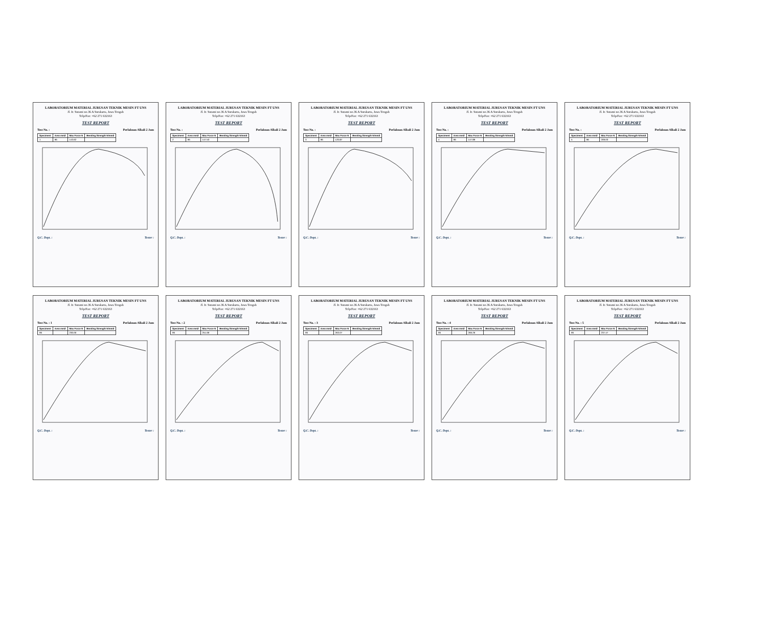LABORATORIUM MATERIAL JURUSAN TEKNIK MESIN FT UNS
Jl. Ir. Sutami no.36 A Surakarta, Jawa Tengah
Telp/Fax: +62 271 632163
TEST REPORT
Test No. : Perlakuan Alkali 2 Jam
| Speciment | Area mm2 | Max Force N | Bending Strength N/mm2 |
| --- | --- | --- | --- |
| 1 | 96 | 143.62 | |
Q.C. Dept. : Tester :
LABORATORIUM MATERIAL JURUSAN TEKNIK MESIN FT UNS
Jl. Ir. Sutami no.36 A Surakarta, Jawa Tengah
Telp/Fax: +62 271 632163
TEST REPORT
Test No. : Perlakuan Alkali 2 Jam
| Speciment | Area mm2 | Max Force N | Bending Strength N/mm2 |
| --- | --- | --- | --- |
| 2 | 96 | 147.53 | |
Q.C. Dept. : Tester :
LABORATORIUM MATERIAL JURUSAN TEKNIK MESIN FT UNS
Jl. Ir. Sutami no.36 A Surakarta, Jawa Tengah
Telp/Fax: +62 271 632163
TEST REPORT
Test No. : Perlakuan Alkali 2 Jam
| Speciment | Area mm2 | Max Force N | Bending Strength N/mm2 |
| --- | --- | --- | --- |
| 3 | 96 | 120.87 | |
Q.C. Dept. : Tester :
LABORATORIUM MATERIAL JURUSAN TEKNIK MESIN FT UNS
Jl. Ir. Sutami no.36 A Surakarta, Jawa Tengah
Telp/Fax: +62 271 632163
TEST REPORT
Test No. : Perlakuan Alkali 2 Jam
| Speciment | Area mm2 | Max Force N | Bending Strength N/mm2 |
| --- | --- | --- | --- |
| 4 | 96 | 147.89 | |
Q.C. Dept. : Tester :
LABORATORIUM MATERIAL JURUSAN TEKNIK MESIN FT UNS
Jl. Ir. Sutami no.36 A Surakarta, Jawa Tengah
Telp/Fax: +62 271 632163
TEST REPORT
Test No. : Perlakuan Alkali 2 Jam
| Speciment | Area mm2 | Max Force N | Bending Strength N/mm2 |
| --- | --- | --- | --- |
| 5 | 96 | 209.03 | |
Q.C. Dept. : Tester :
LABORATORIUM MATERIAL JURUSAN TEKNIK MESIN FT UNS
Jl. Ir. Sutami no.36 A Surakarta, Jawa Tengah
Telp/Fax: +62 271 632163
TEST REPORT
Test No. : 1 Perlakuan Alkali 2 Jam
| Speciment | Area mm2 | Max Force N | Bending Strength N/mm2 |
| --- | --- | --- | --- |
| 96 | | 230.00 | |
Q.C. Dept. : Tester :
LABORATORIUM MATERIAL JURUSAN TEKNIK MESIN FT UNS
Jl. Ir. Sutami no.36 A Surakarta, Jawa Tengah
Telp/Fax: +62 271 632163
TEST REPORT
Test No. : 2 Perlakuan Alkali 2 Jam
| Speciment | Area mm2 | Max Force N | Bending Strength N/mm2 |
| --- | --- | --- | --- |
| 96 | | 251.69 | |
Q.C. Dept. : Tester :
LABORATORIUM MATERIAL JURUSAN TEKNIK MESIN FT UNS
Jl. Ir. Sutami no.36 A Surakarta, Jawa Tengah
Telp/Fax: +62 271 632163
TEST REPORT
Test No. : 3 Perlakuan Alkali 2 Jam
| Speciment | Area mm2 | Max Force N | Bending Strength N/mm2 |
| --- | --- | --- | --- |
| 96 | | 263.07 | |
Q.C. Dept. : Tester :
LABORATORIUM MATERIAL JURUSAN TEKNIK MESIN FT UNS
Jl. Ir. Sutami no.36 A Surakarta, Jawa Tengah
Telp/Fax: +62 271 632163
TEST REPORT
Test No. : 4 Perlakuan Alkali 2 Jam
| Speciment | Area mm2 | Max Force N | Bending Strength N/mm2 |
| --- | --- | --- | --- |
| 96 | | 266.26 | |
Q.C. Dept. : Tester :
LABORATORIUM MATERIAL JURUSAN TEKNIK MESIN FT UNS
Jl. Ir. Sutami no.36 A Surakarta, Jawa Tengah
Telp/Fax: +62 271 632163
TEST REPORT
Test No. : 5 Perlakuan Alkali 2 Jam
| Speciment | Area mm2 | Max Force N | Bending Strength N/mm2 |
| --- | --- | --- | --- |
| 96 | | 237.47 | |
Q.C. Dept. : Tester :